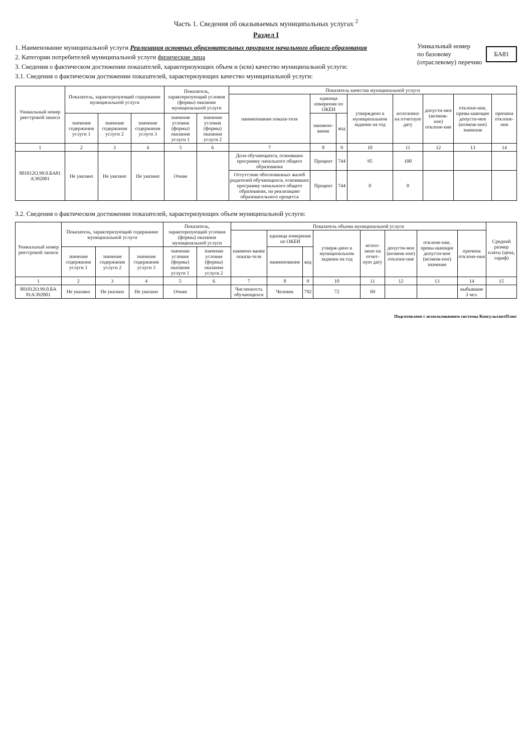Часть 1. Сведения об оказываемых муниципальных услугах <sup>2</sup>
Раздел I
1. Наименование муниципальной услуги Реализация основных образовательных программ начального общего образования
2. Категории потребителей муниципальной услуги физические лица
3. Сведения о фактическом достижении показателей, характеризующих объем и (или) качество муниципальной услуги:
3.1. Сведения о фактическом достижении показателей, характеризующих качество муниципальной услуги:
Уникальный номер
по базовому
(отраслевому) перечню БА81
| Уникальный номер реестровой записи | Показатель, характеризующий содержание муниципальной услуги | | | Показатель, характеризующий условия (формы) оказания муниципальной услуги | | Показатель качества муниципальной услуги | | | | | | | |
| --- | --- | --- | --- | --- | --- | --- | --- | --- | --- | --- | --- | --- | --- |
| | | | | | | наименование показа-теля | единица измерения по ОКЕИ | | утверждено в муниципальном задании на год | исполнено на отчетную дату | допусти-мое (возмож-ное) отклоне-ние | отклоне-ние, превы-шающее допусти-мое (возмож-ное) значение | причина отклоне-ния |
| | значение содержания услуги 1 | значение содержания услуги 2 | значение содержания услуги 3 | значение условия (формы) оказания услуги 1 | значение условия (формы) оказания услуги 2 | | наимено-вание | код | | | | | |
| 1 | 2 | 3 | 4 | 5 | 6 | 7 | 8 | 9 | 10 | 11 | 12 | 13 | 14 |
| 801012О.99.0.БА81 АЭ92001 | Не указано | Не указано | Не указано | Очная | | Доля обучающихся, освоивших программу начального общего образования | Процент | 744 | 95 | 100 | | | |
| | | | | | | Отсутствие обоснованных жалоб родителей обучающихся, освоивших программу начального общего образования, на реализацию образовательного процесса | Процент | 744 | 0 | 0 | | | |
3.2. Сведения о фактическом достижении показателей, характеризующих объем муниципальной услуги:
| Уникальный номер реестровой записи | Показатель, характеризующий содержание муниципальной услуги | | | Показатель, характеризующий условия (формы) оказания муниципальной услуги | | Показатель объема муниципальной услуги | | | | | | | | Средний размер платы (цена, тариф) |
| --- | --- | --- | --- | --- | --- | --- | --- | --- | --- | --- | --- | --- | --- | --- |
| | | | | | | наимено-вание показа-теля | единица измерения по ОКЕИ | | утверж-дено в муниципальном задании на год | испол-нено на отчет-ную дату | допусти-мое (возмож-ное) отклоне-ние | отклоне-ние, превы-шающее допусти-мое (возмож-ное) значение | причина отклоне-ния | |
| | значение содержания услуги 1 | значение содержания услуги 2 | значение содержания услуги 3 | значение условия (формы) оказания услуги 1 | значение условия (формы) оказания услуги 2 | | наименование | код | | | | | | |
| 1 | 2 | 3 | 4 | 5 | 6 | 7 | 8 | 9 | 10 | 11 | 12 | 13 | 14 | 15 |
| 801012О.99.0.БА 81АЭ92001 | Не указано | Не указано | Не указано | Очная | | Численность обучающихся | Человек | 792 | 72 | 69 | | | выбывшие 3 чел. | |
Подготовлено с использованием системы КонсультантПлюс